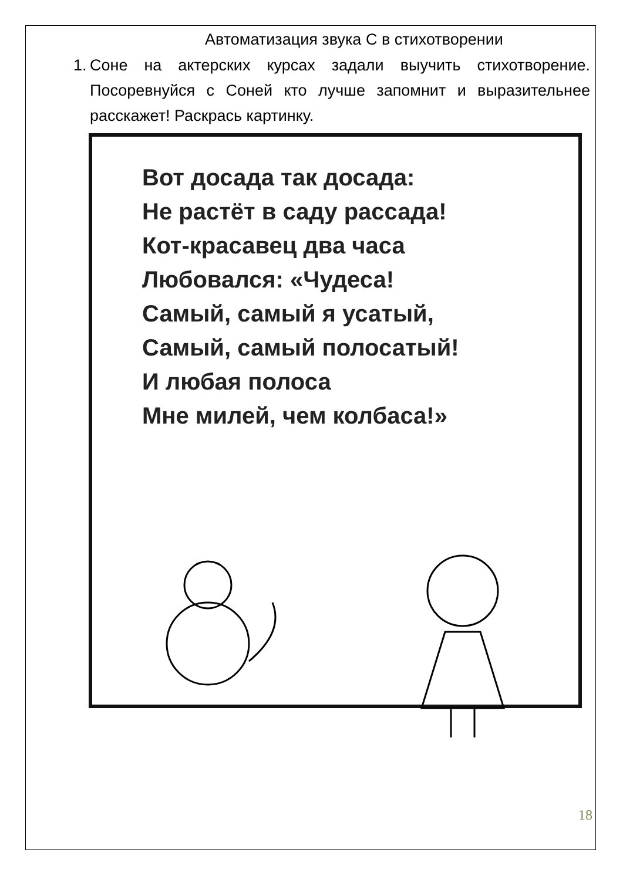Автоматизация звука С в стихотворении
1.
Соне на актерских курсах задали выучить стихотворение. Посоревнуйся с Соней кто лучше запомнит и выразительнее расскажет! Раскрась картинку.
Вот досада так досада:
Не растёт в саду рассада!
Кот-красавец два часа
Любовался: «Чудеса!
Самый, самый я усатый,
Самый, самый полосатый!
И любая полоса
Мне милей, чем колбаса!»
18